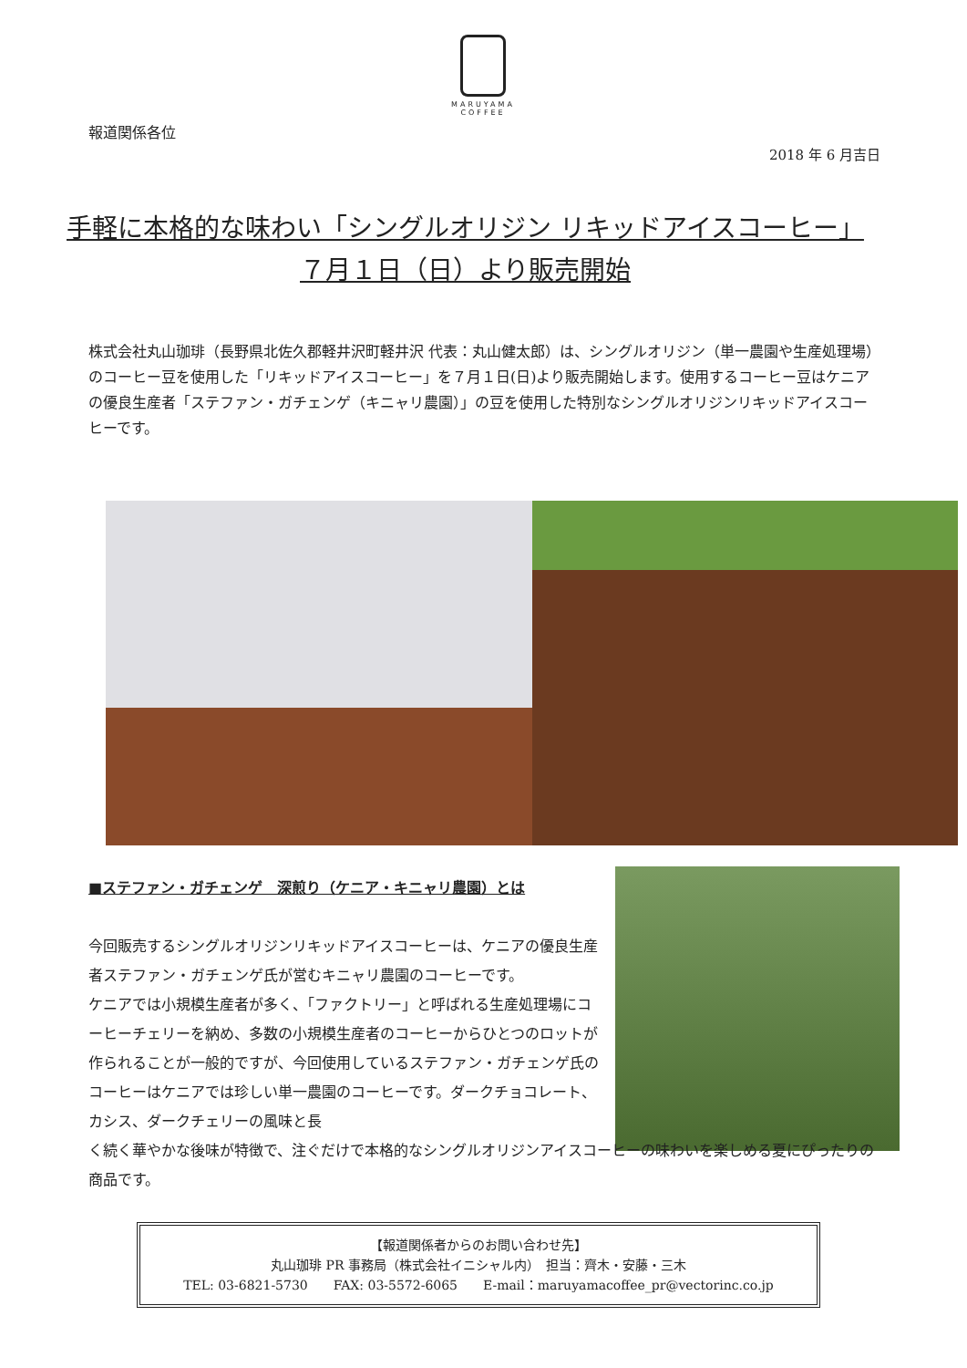MARUYAMA COFFEE
報道関係各位
2018 年 6 月吉日
手軽に本格的な味わい「シングルオリジン リキッドアイスコーヒー」
７月１日（日）より販売開始
株式会社丸山珈琲（長野県北佐久郡軽井沢町軽井沢 代表：丸山健太郎）は、シングルオリジン（単一農園や生産処理場）のコーヒー豆を使用した「リキッドアイスコーヒー」を７月１日(日)より販売開始します。使用するコーヒー豆はケニアの優良生産者「ステファン・ガチェンゲ（キニャリ農園）」の豆を使用した特別なシングルオリジンリキッドアイスコーヒーです。
■ステファン・ガチェンゲ　深煎り（ケニア・キニャリ農園）とは
今回販売するシングルオリジンリキッドアイスコーヒーは、ケニアの優良生産者ステファン・ガチェンゲ氏が営むキニャリ農園のコーヒーです。
ケニアでは小規模生産者が多く、「ファクトリー」と呼ばれる生産処理場にコーヒーチェリーを納め、多数の小規模生産者のコーヒーからひとつのロットが作られることが一般的ですが、今回使用しているステファン・ガチェンゲ氏のコーヒーはケニアでは珍しい単一農園のコーヒーです。ダークチョコレート、カシス、ダークチェリーの風味と長
く続く華やかな後味が特徴で、注ぐだけで本格的なシングルオリジンアイスコーヒーの味わいを楽しめる夏にぴったりの商品です。
【報道関係者からのお問い合わせ先】
丸山珈琲 PR 事務局（株式会社イニシャル内）　担当：齊木・安藤・三木
TEL: 03-6821-5730　　FAX: 03-5572-6065　　E-mail：maruyamacoffee_pr@vectorinc.co.jp